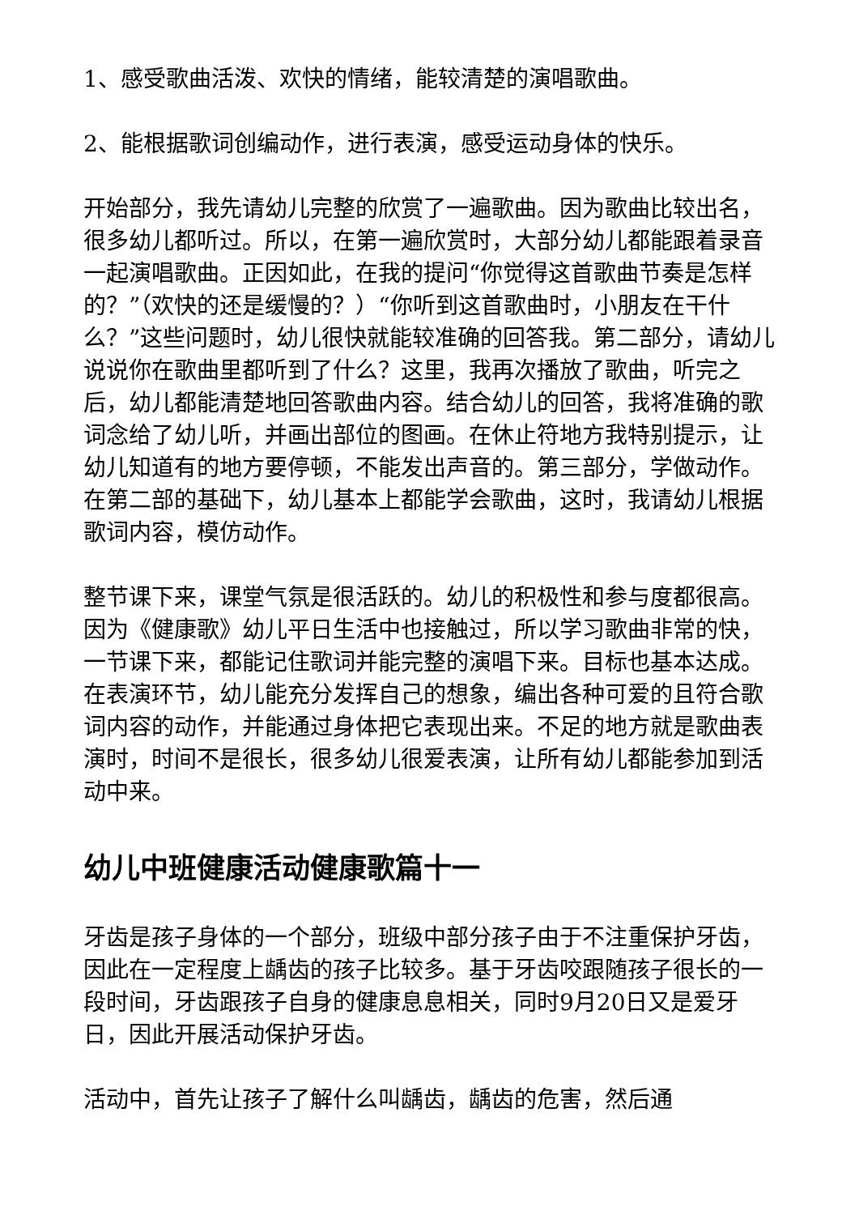1、感受歌曲活泼、欢快的情绪，能较清楚的演唱歌曲。
2、能根据歌词创编动作，进行表演，感受运动身体的快乐。
开始部分，我先请幼儿完整的欣赏了一遍歌曲。因为歌曲比较出名，很多幼儿都听过。所以，在第一遍欣赏时，大部分幼儿都能跟着录音一起演唱歌曲。正因如此，在我的提问“你觉得这首歌曲节奏是怎样的？”（欢快的还是缓慢的？）“你听到这首歌曲时，小朋友在干什么？”这些问题时，幼儿很快就能较准确的回答我。第二部分，请幼儿说说你在歌曲里都听到了什么？这里，我再次播放了歌曲，听完之后，幼儿都能清楚地回答歌曲内容。结合幼儿的回答，我将准确的歌词念给了幼儿听，并画出部位的图画。在休止符地方我特别提示，让幼儿知道有的地方要停顿，不能发出声音的。第三部分，学做动作。在第二部的基础下，幼儿基本上都能学会歌曲，这时，我请幼儿根据歌词内容，模仿动作。
整节课下来，课堂气氛是很活跃的。幼儿的积极性和参与度都很高。因为《健康歌》幼儿平日生活中也接触过，所以学习歌曲非常的快，一节课下来，都能记住歌词并能完整的演唱下来。目标也基本达成。在表演环节，幼儿能充分发挥自己的想象，编出各种可爱的且符合歌词内容的动作，并能通过身体把它表现出来。不足的地方就是歌曲表演时，时间不是很长，很多幼儿很爱表演，让所有幼儿都能参加到活动中来。
幼儿中班健康活动健康歌篇十一
牙齿是孩子身体的一个部分，班级中部分孩子由于不注重保护牙齿，因此在一定程度上龋齿的孩子比较多。基于牙齿咬跟随孩子很长的一段时间，牙齿跟孩子自身的健康息息相关，同时9月20日又是爱牙日，因此开展活动保护牙齿。
活动中，首先让孩子了解什么叫龋齿，龋齿的危害，然后通